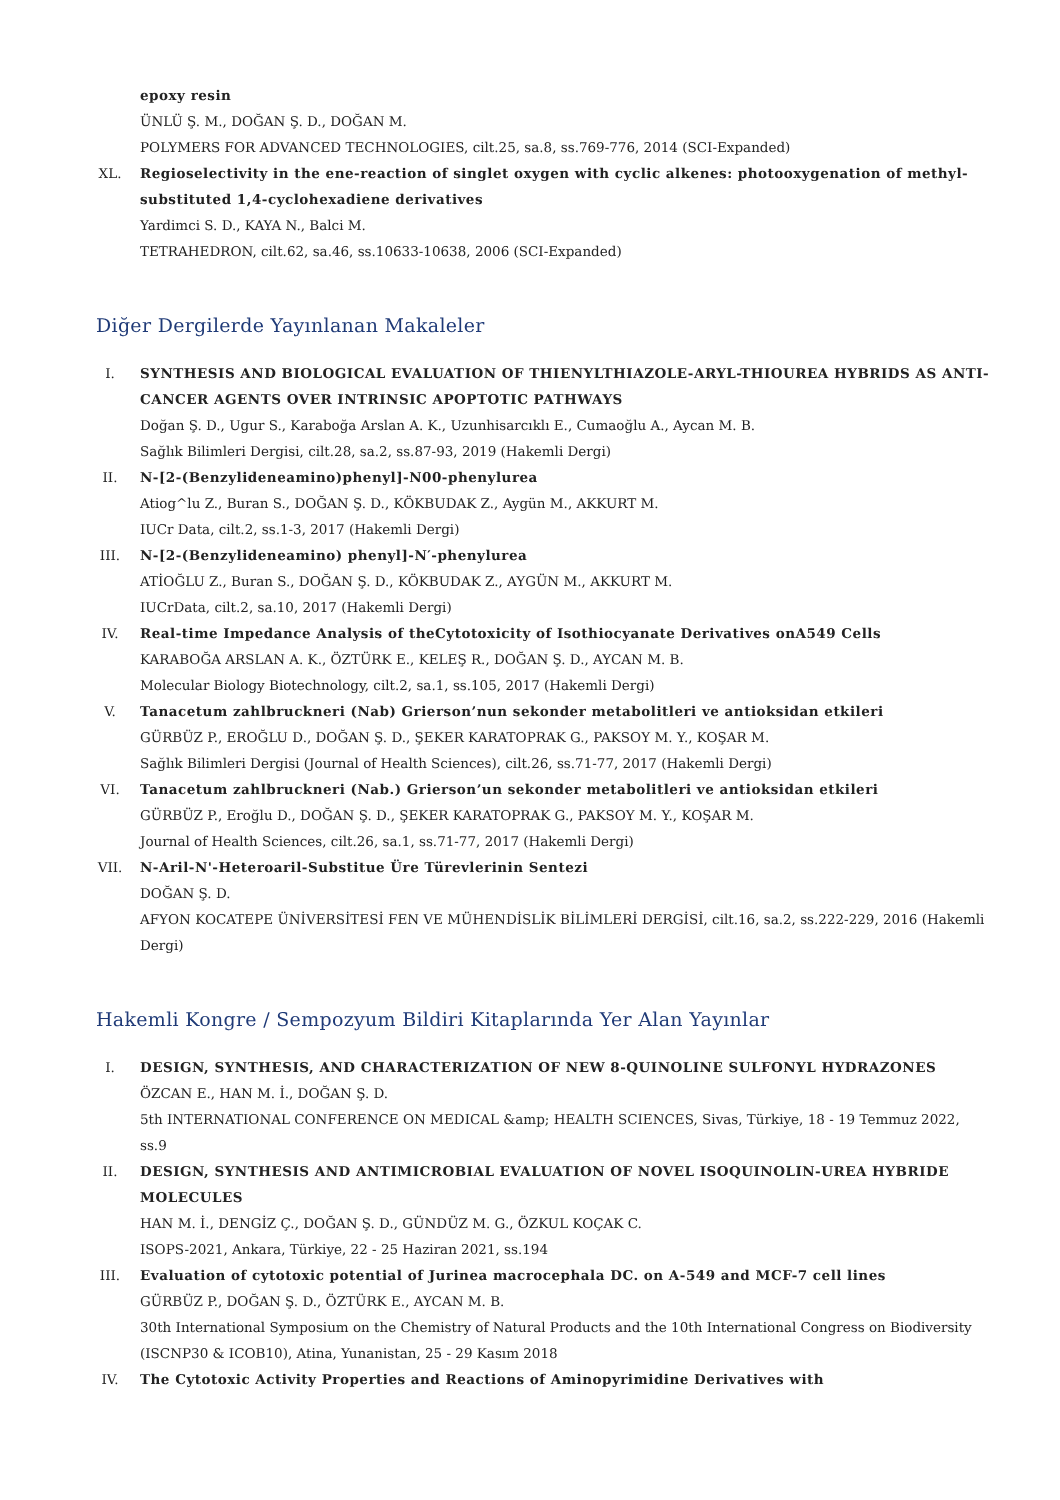epoxy resin
ÜNLÜ Ş. M., DOĞAN Ş. D., DOĞAN M.
POLYMERS FOR ADVANCED TECHNOLOGIES, cilt.25, sa.8, ss.769-776, 2014 (SCI-Expanded)
XL. Regioselectivity in the ene-reaction of singlet oxygen with cyclic alkenes: photooxygenation of methyl-substituted 1,4-cyclohexadiene derivatives
Yardimci S. D., KAYA N., Balci M.
TETRAHEDRON, cilt.62, sa.46, ss.10633-10638, 2006 (SCI-Expanded)
Diğer Dergilerde Yayınlanan Makaleler
I. SYNTHESIS AND BIOLOGICAL EVALUATION OF THIENYLTHIAZOLE-ARYL-THIOUREA HYBRIDS AS ANTI-CANCER AGENTS OVER INTRINSIC APOPTOTIC PATHWAYS
Doğan Ş. D., Ugur S., Karaboğa Arslan A. K., Uzunhisarcıklı E., Cumaoğlu A., Aycan M. B.
Sağlık Bilimleri Dergisi, cilt.28, sa.2, ss.87-93, 2019 (Hakemli Dergi)
II. N-[2-(Benzylideneamino)phenyl]-N00-phenylurea
Atiog^lu Z., Buran S., DOĞAN Ş. D., KÖKBUDAK Z., Aygün M., AKKURT M.
IUCr Data, cilt.2, ss.1-3, 2017 (Hakemli Dergi)
III. N-[2-(Benzylideneamino) phenyl]-N′-phenylurea
ATİOĞLU Z., Buran S., DOĞAN Ş. D., KÖKBUDAK Z., AYGÜN M., AKKURT M.
IUCrData, cilt.2, sa.10, 2017 (Hakemli Dergi)
IV. Real-time Impedance Analysis of theCytotoxicity of Isothiocyanate Derivatives onA549 Cells
KARABOĞA ARSLAN A. K., ÖZTÜRK E., KELEŞ R., DOĞAN Ş. D., AYCAN M. B.
Molecular Biology Biotechnology, cilt.2, sa.1, ss.105, 2017 (Hakemli Dergi)
V. Tanacetum zahlbruckneri (Nab) Grierson’nun sekonder metabolitleri ve antioksidan etkileri
GÜRBÜZ P., EROĞLU D., DOĞAN Ş. D., ŞEKER KARATOPRAK G., PAKSOY M. Y., KOŞAR M.
Sağlık Bilimleri Dergisi (Journal of Health Sciences), cilt.26, ss.71-77, 2017 (Hakemli Dergi)
VI. Tanacetum zahlbruckneri (Nab.) Grierson’un sekonder metabolitleri ve antioksidan etkileri
GÜRBÜZ P., Eroğlu D., DOĞAN Ş. D., ŞEKER KARATOPRAK G., PAKSOY M. Y., KOŞAR M.
Journal of Health Sciences, cilt.26, sa.1, ss.71-77, 2017 (Hakemli Dergi)
VII. N-Aril-N'-Heteroaril-Substitue Üre Türevlerinin Sentezi
DOĞAN Ş. D.
AFYON KOCATEPE ÜNİVERSİTESİ FEN VE MÜHENDİSLİK BİLİMLERİ DERGİSİ, cilt.16, sa.2, ss.222-229, 2016 (Hakemli Dergi)
Hakemli Kongre / Sempozyum Bildiri Kitaplarında Yer Alan Yayınlar
I. DESIGN, SYNTHESIS, AND CHARACTERIZATION OF NEW 8-QUINOLINE SULFONYL HYDRAZONES
ÖZCAN E., HAN M. İ., DOĞAN Ş. D.
5th INTERNATIONAL CONFERENCE ON MEDICAL &amp; HEALTH SCIENCES, Sivas, Türkiye, 18 - 19 Temmuz 2022, ss.9
II. DESIGN, SYNTHESIS AND ANTIMICROBIAL EVALUATION OF NOVEL ISOQUINOLIN-UREA HYBRIDE MOLECULES
HAN M. İ., DENGİZ Ç., DOĞAN Ş. D., GÜNDÜZ M. G., ÖZKUL KOÇAK C.
ISOPS-2021, Ankara, Türkiye, 22 - 25 Haziran 2021, ss.194
III. Evaluation of cytotoxic potential of Jurinea macrocephala DC. on A-549 and MCF-7 cell lines
GÜRBÜZ P., DOĞAN Ş. D., ÖZTÜRK E., AYCAN M. B.
30th International Symposium on the Chemistry of Natural Products and the 10th International Congress on Biodiversity (ISCNP30 & ICOB10), Atina, Yunanistan, 25 - 29 Kasım 2018
IV. The Cytotoxic Activity Properties and Reactions of Aminopyrimidine Derivatives with